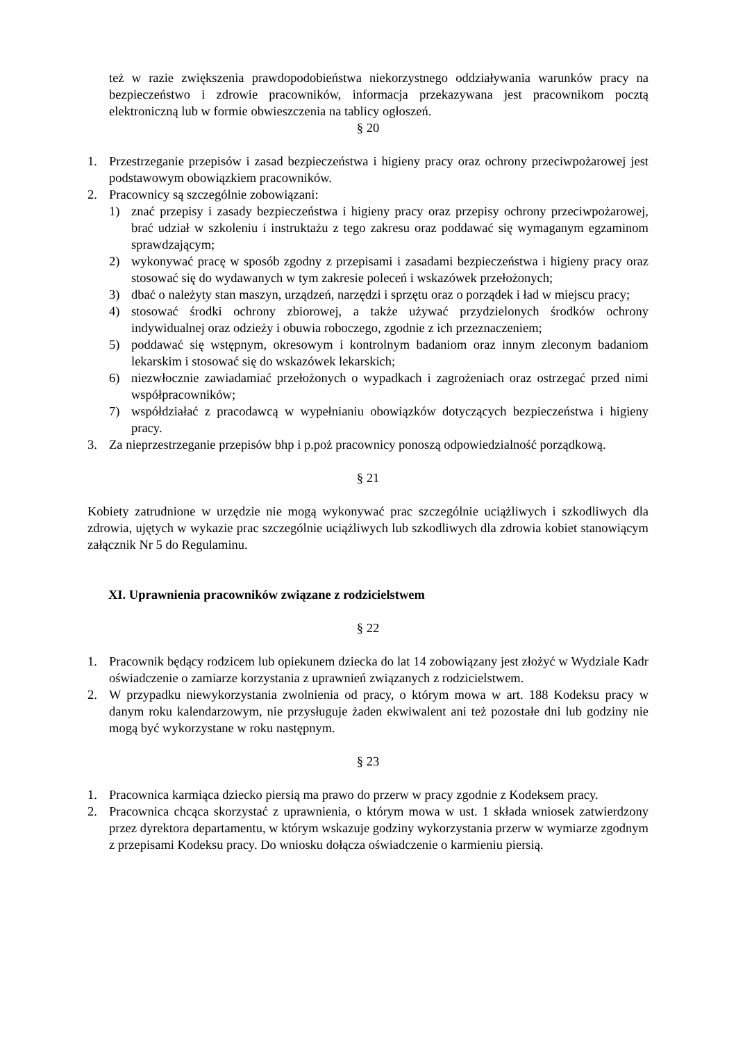też w razie zwiększenia prawdopodobieństwa niekorzystnego oddziaływania warunków pracy na bezpieczeństwo i zdrowie pracowników, informacja przekazywana jest pracownikom pocztą elektroniczną lub w formie obwieszczenia na tablicy ogłoszeń.
§ 20
1. Przestrzeganie przepisów i zasad bezpieczeństwa i higieny pracy oraz ochrony przeciwpożarowej jest podstawowym obowiązkiem pracowników.
2. Pracownicy są szczególnie zobowiązani:
1) znać przepisy i zasady bezpieczeństwa i higieny pracy oraz przepisy ochrony przeciwpożarowej, brać udział w szkoleniu i instruktażu z tego zakresu oraz poddawać się wymaganym egzaminom sprawdzającym;
2) wykonywać pracę w sposób zgodny z przepisami i zasadami bezpieczeństwa i higieny pracy oraz stosować się do wydawanych w tym zakresie poleceń i wskazówek przełożonych;
3) dbać o należyty stan maszyn, urządzeń, narzędzi i sprzętu oraz o porządek i ład w miejscu pracy;
4) stosować środki ochrony zbiorowej, a także używać przydzielonych środków ochrony indywidualnej oraz odzieży i obuwia roboczego, zgodnie z ich przeznaczeniem;
5) poddawać się wstępnym, okresowym i kontrolnym badaniom oraz innym zleconym badaniom lekarskim i stosować się do wskazówek lekarskich;
6) niezwłocznie zawiadamiać przełożonych o wypadkach i zagrożeniach oraz ostrzegać przed nimi współpracowników;
7) współdziałać z pracodawcą w wypełnianiu obowiązków dotyczących bezpieczeństwa i higieny pracy.
3. Za nieprzestrzeganie przepisów bhp i p.poż pracownicy ponoszą odpowiedzialność porządkową.
§ 21
Kobiety zatrudnione w urzędzie nie mogą wykonywać prac szczególnie uciążliwych i szkodliwych dla zdrowia, ujętych w wykazie prac szczególnie uciążliwych lub szkodliwych dla zdrowia kobiet stanowiącym załącznik Nr 5 do Regulaminu.
XI. Uprawnienia pracowników związane z rodzicielstwem
§ 22
1. Pracownik będący rodzicem lub opiekunem dziecka do lat 14 zobowiązany jest złożyć w Wydziale Kadr oświadczenie o zamiarze korzystania z uprawnień związanych z rodzicielstwem.
2. W przypadku niewykorzystania zwolnienia od pracy, o którym mowa w art. 188 Kodeksu pracy w danym roku kalendarzowym, nie przysługuje żaden ekwiwalent ani też pozostałe dni lub godziny nie mogą być wykorzystane w roku następnym.
§ 23
1. Pracownica karmiąca dziecko piersią ma prawo do przerw w pracy zgodnie z Kodeksem pracy.
2. Pracownica chcąca skorzystać z uprawnienia, o którym mowa w ust. 1 składa wniosek zatwierdzony przez dyrektora departamentu, w którym wskazuje godziny wykorzystania przerw w wymiarze zgodnym z przepisami Kodeksu pracy. Do wniosku dołącza oświadczenie o karmieniu piersią.